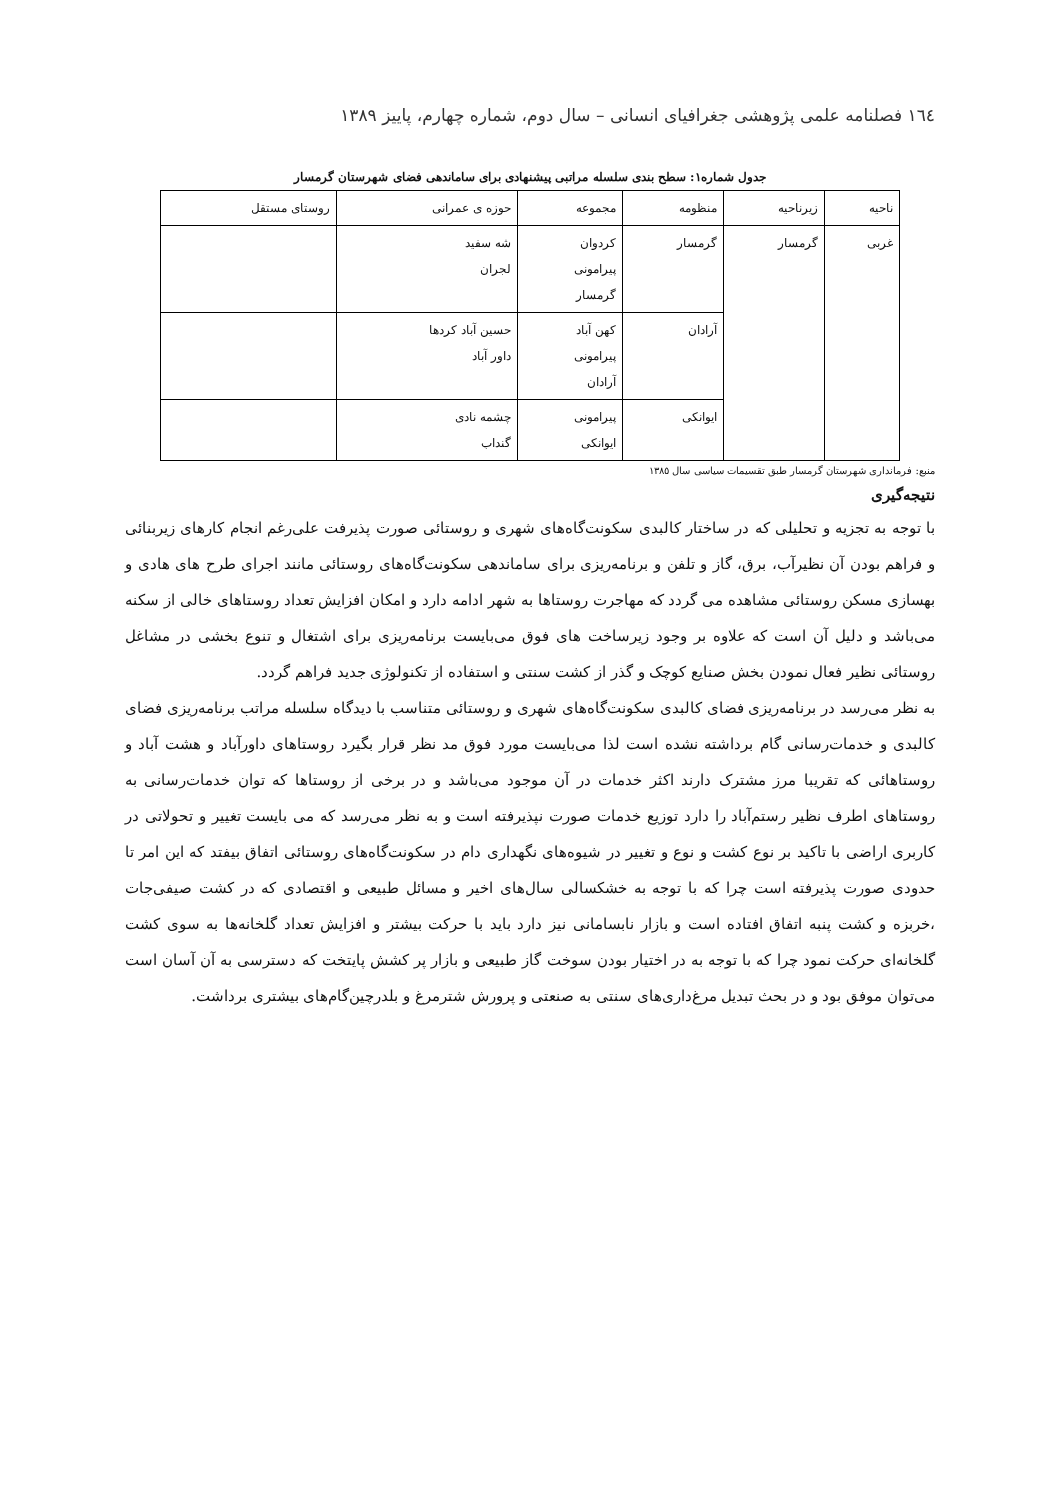١٦٤ فصلنامه علمی پژوهشی جغرافیای انسانی – سال دوم، شماره چهارم، پاییز ١٣٨٩
جدول شماره۱: سطح بندی سلسله مراتبی پیشنهادی برای ساماندهی فضای شهرستان گرمسار
| ناحیه | زیرناحیه | منظومه | مجموعه | حوزه ی عمرانی | روستای مستقل |
| --- | --- | --- | --- | --- | --- |
| غربی | گرمسار | گرمسار | کردوان پیرامونی گرمسار | شه سفید لجران | |
| | | آرادان | کهن آباد پیرامونی آرادان | حسین آباد کردها داور آباد | |
| | | ایوانکی | پیرامونی ایوانکی | چشمه نادی گنداب | |
منبع: فرمانداری شهرستان گرمسار طبق تقسیمات سیاسی سال ١٣٨٥
نتیجه‌گیری
با توجه به تجزیه و تحلیلی که در ساختار کالبدی سکونت‌گاه‌های شهری و روستائی صورت پذیرفت علی‌رغم انجام کارهای زیربنائی و فراهم بودن آن نظیرآب، برق، گاز و تلفن و برنامه‌ریزی برای ساماندهی سکونت‌گاه‌های روستائی مانند اجرای طرح های هادی و بهسازی مسکن روستائی مشاهده می گردد که مهاجرت روستاها به شهر ادامه دارد و امکان افزایش تعداد روستاهای خالی از سکنه می‌باشد و دلیل آن است که علاوه بر وجود زیرساخت های فوق می‌بایست برنامه‌ریزی برای اشتغال و تنوع بخشی در مشاغل روستائی نظیر فعال نمودن بخش صنایع کوچک و گذر از کشت سنتی و استفاده از تکنولوژی جدید فراهم گردد.
به نظر می‌رسد در برنامه‌ریزی فضای کالبدی سکونت‌گاه‌های شهری و روستائی متناسب با دیدگاه سلسله مراتب برنامه‌ریزی فضای کالبدی و خدمات‌رسانی گام برداشته نشده است لذا می‌بایست مورد فوق مد نظر قرار بگیرد روستاهای داورآباد و هشت آباد و روستاهائی که تقریبا مرز مشترک دارند اکثر خدمات در آن موجود می‌باشد و در برخی از روستاها که توان خدمات‌رسانی به روستاهای اطرف نظیر رستم‌آباد را دارد توزیع خدمات صورت نپذیرفته است و به نظر می‌رسد که می بایست تغییر و تحولاتی در کاربری اراضی با تاکید بر نوع کشت و نوع و تغییر در شیوه‌های نگهداری دام در سکونت‌گاه‌های روستائی اتفاق بیفتد که این امر تا حدودی صورت پذیرفته است چرا که با توجه به خشکسالی سال‌های اخیر و مسائل طبیعی و اقتصادی که در کشت صیفی‌جات ،خربزه و کشت پنبه اتفاق افتاده است و بازار نابسامانی نیز دارد باید با حرکت بیشتر و افزایش تعداد گلخانه‌ها به سوی کشت گلخانه‌ای حرکت نمود چرا که با توجه به در اختیار بودن سوخت گاز طبیعی و بازار پر کشش پایتخت که دسترسی به آن آسان است می‌توان موفق بود و در بحث تبدیل مرغ‌داری‌های سنتی به صنعتی و پرورش شترمرغ و بلدرچین‌گام‌های بیشتری برداشت.